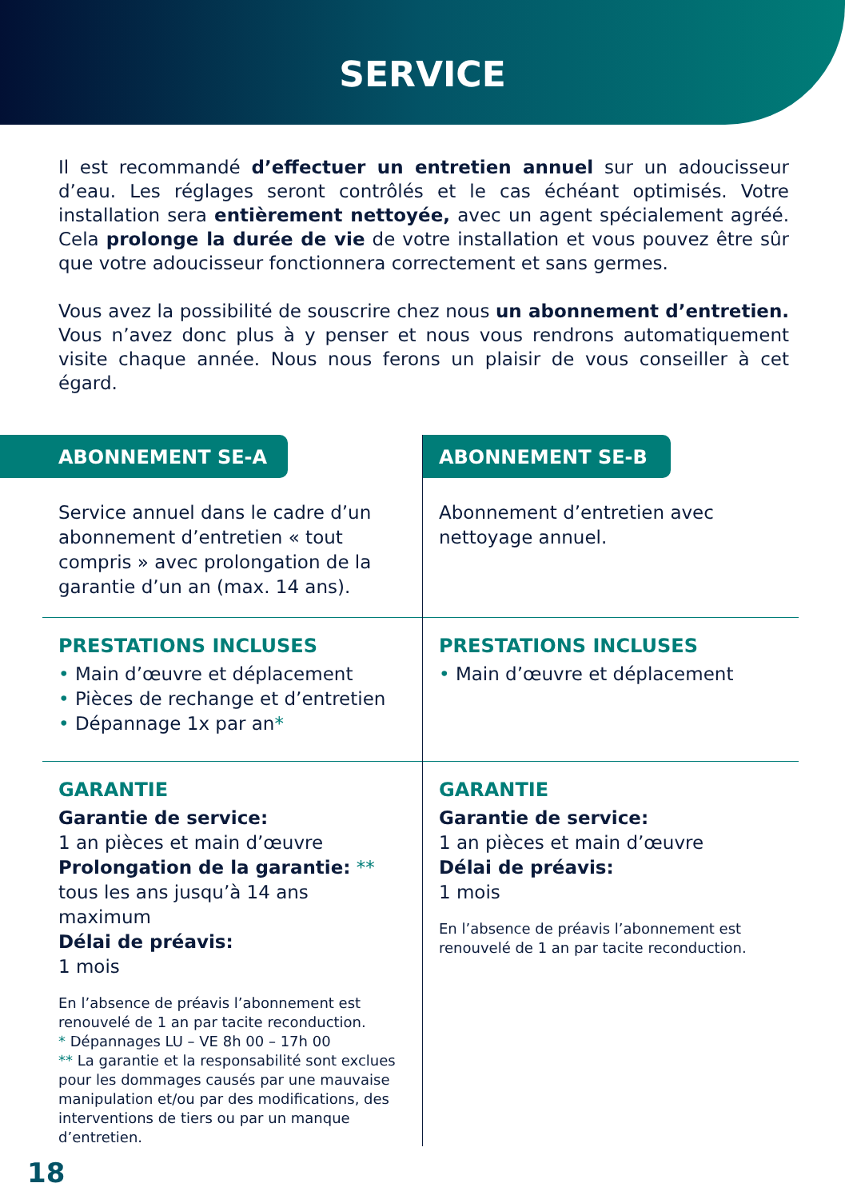SERVICE
Il est recommandé d’effectuer un entretien annuel sur un adoucisseur d’eau. Les réglages seront contrôlés et le cas échéant optimisés. Votre installation sera entièrement nettoyée, avec un agent spécialement agréé. Cela prolonge la durée de vie de votre installation et vous pouvez être sûr que votre adoucisseur fonctionnera correctement et sans germes.
Vous avez la possibilité de souscrire chez nous un abonnement d’entretien. Vous n’avez donc plus à y penser et nous vous rendrons automatiquement visite chaque année. Nous nous ferons un plaisir de vous conseiller à cet égard.
ABONNEMENT SE-A
Service annuel dans le cadre d’un abonnement d’entretien « tout compris » avec prolongation de la garantie d’un an (max. 14 ans).
PRESTATIONS INCLUSES
• Main d’œuvre et déplacement
• Pièces de rechange et d’entretien
• Dépannage 1x par an*
GARANTIE
Garantie de service:
1 an pièces et main d’œuvre
Prolongation de la garantie: **
tous les ans jusqu’à 14 ans maximum
Délai de préavis:
1 mois
En l’absence de préavis l’abonnement est renouvelé de 1 an par tacite reconduction.
* Dépannages LU – VE 8h 00 – 17h 00
** La garantie et la responsabilité sont exclues pour les dommages causés par une mauvaise manipulation et/ou par des modifications, des interventions de tiers ou par un manque d’entretien.
ABONNEMENT SE-B
Abonnement d’entretien avec nettoyage annuel.
PRESTATIONS INCLUSES
• Main d’œuvre et déplacement
GARANTIE
Garantie de service:
1 an pièces et main d’œuvre
Délai de préavis:
1 mois
En l’absence de préavis l’abonnement est renouvelé de 1 an par tacite reconduction.
18